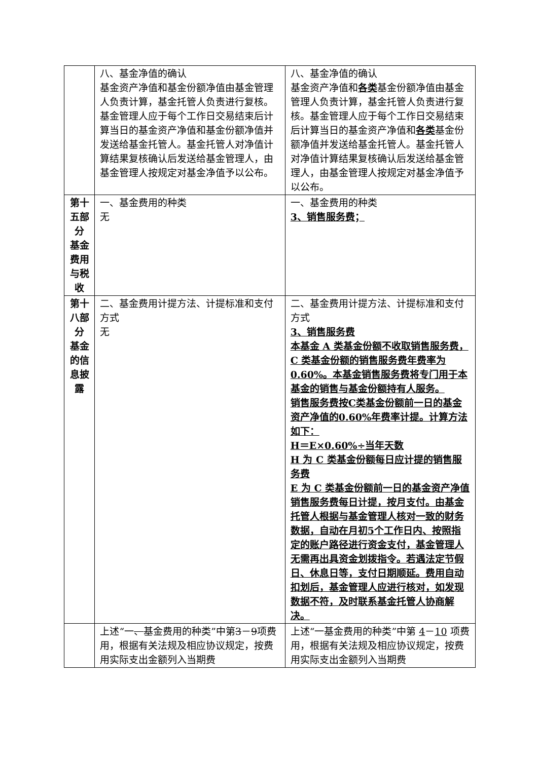| | 八、基金净值的确认 基金资产净值和基金份额净值由基金管理人负责计算，基金托管人负责进行复核。基金管理人应于每个工作日交易结束后计算当日的基金资产净值和基金份额净值并发送给基金托管人。基金托管人对净值计算结果复核确认后发送给基金管理人，由基金管理人按规定对基金净值予以公布。 | 八、基金净值的确认 基金资产净值和 各类 基金份额净值由基金管理人负责计算，基金托管人负责进行复核。基金管理人应于每个工作日交易结束后计算当日的基金资产净值和 各类 基金份额净值并发送给基金托管人。基金托管人对净值计算结果复核确认后发送给基金管理人，由基金管理人按规定对基金净值予以公布。 |
| 第十五部分 基金费用与税收 | 一、基金费用的种类 无 | 一、基金费用的种类 3、销售服务费； |
| 第十八部分 基金的信息披露 | 二、基金费用计提方法、计提标准和支付方式 无 | 二、基金费用计提方法、计提标准和支付方式 3、销售服务费 本基金 A 类基金份额不收取销售服务费，C 类基金份额的销售服务费年费率为 0.60%。本基金销售服务费将专门用于本基金的销售与基金份额持有人服务。 销售服务费按C类基金份额前一日的基金资产净值的0.60%年费率计提。计算方法如下： H＝E×0.60%÷当年天数 H 为 C 类基金份额每日应计提的销售服务费 E 为 C 类基金份额前一日的基金资产净值 销售服务费每日计提，按月支付。由基金托管人根据与基金管理人核对一致的财务数据，自动在月初5个工作日内、按照指定的账户路径进行资金支付，基金管理人无需再出具资金划拨指令。若遇法定节假日、休息日等，支付日期顺延。费用自动扣划后，基金管理人应进行核对，如发现数据不符，及时联系基金托管人协商解决。 |
| | 上述“一 、 基金费用的种类”中第 3 － 9 项费用，根据有关法规及相应协议规定，按费用实际支出金额列入当期费 | 上述“一基金费用的种类”中第 4 － 10 项费用，根据有关法规及相应协议规定，按费用实际支出金额列入当期费 |